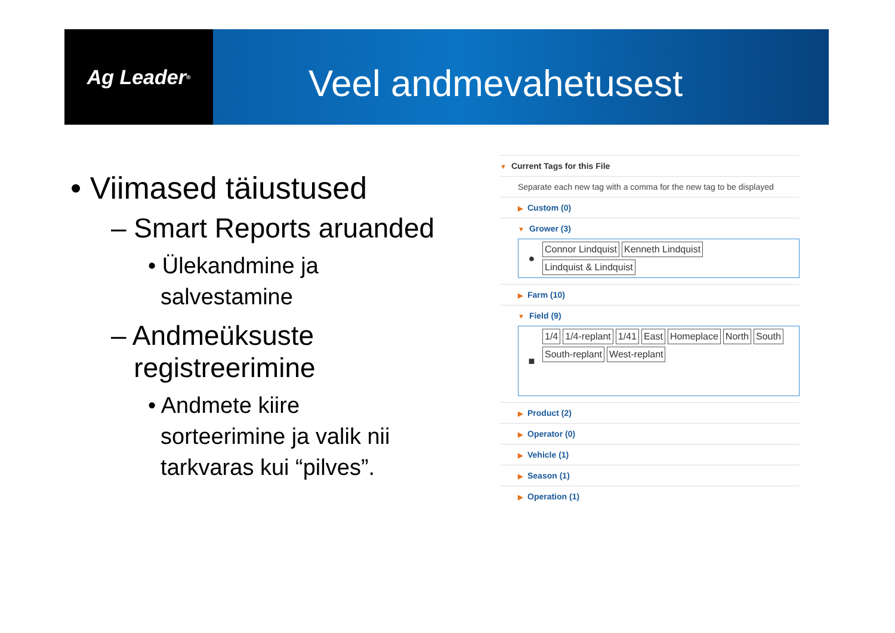Ag Leader<sup>®</sup>
Veel andmevahetusest
• Viimased täiustused
– Smart Reports aruanded
• Ülekandmine ja
salvestamine
– Andmeüksuste
registreerimine
• Andmete kiire
sorteerimine ja valik nii
tarkvaras kui “pilves”.
▼ Current Tags for this File
Separate each new tag with a comma for the new tag to be displayed
▶ Custom (0)
▼ Grower (3)
●
Connor Lindquist Kenneth Lindquist Lindquist & Lindquist
▶ Farm (10)
▼ Field (9)
■
1/4 1/4-replant 1/41 East Homeplace North South South-replant West-replant
▶ Product (2)
▶ Operator (0)
▶ Vehicle (1)
▶ Season (1)
▶ Operation (1)